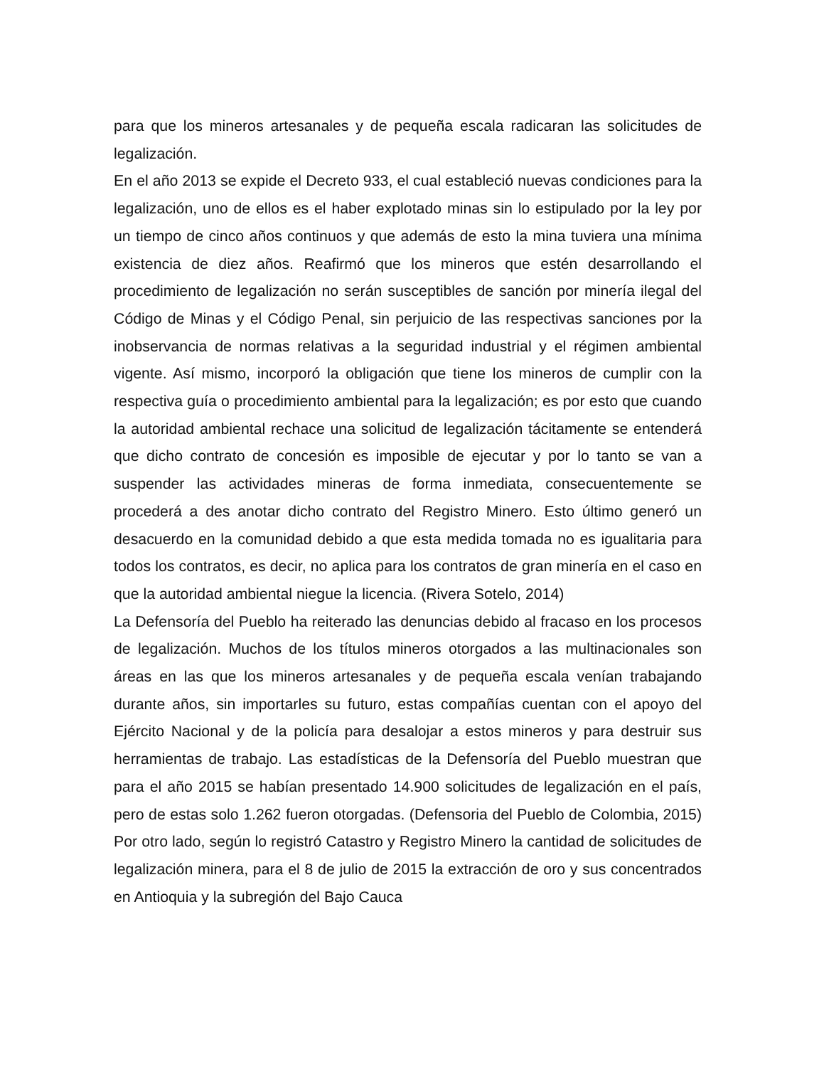para que los mineros artesanales y de pequeña escala radicaran las solicitudes de legalización.
En el año 2013 se expide el Decreto 933, el cual estableció nuevas condiciones para la legalización, uno de ellos es el haber explotado minas sin lo estipulado por la ley por un tiempo de cinco años continuos y que además de esto la mina tuviera una mínima existencia de diez años. Reafirmó que los mineros que estén desarrollando el procedimiento de legalización no serán susceptibles de sanción por minería ilegal del Código de Minas y el Código Penal, sin perjuicio de las respectivas sanciones por la inobservancia de normas relativas a la seguridad industrial y el régimen ambiental vigente. Así mismo, incorporó la obligación que tiene los mineros de cumplir con la respectiva guía o procedimiento ambiental para la legalización; es por esto que cuando la autoridad ambiental rechace una solicitud de legalización tácitamente se entenderá que dicho contrato de concesión es imposible de ejecutar y por lo tanto se van a suspender las actividades mineras de forma inmediata, consecuentemente se procederá a des anotar dicho contrato del Registro Minero. Esto último generó un desacuerdo en la comunidad debido a que esta medida tomada no es igualitaria para todos los contratos, es decir, no aplica para los contratos de gran minería en el caso en que la autoridad ambiental niegue la licencia. (Rivera Sotelo, 2014)
La Defensoría del Pueblo ha reiterado las denuncias debido al fracaso en los procesos de legalización. Muchos de los títulos mineros otorgados a las multinacionales son áreas en las que los mineros artesanales y de pequeña escala venían trabajando durante años, sin importarles su futuro, estas compañías cuentan con el apoyo del Ejército Nacional y de la policía para desalojar a estos mineros y para destruir sus herramientas de trabajo. Las estadísticas de la Defensoría del Pueblo muestran que para el año 2015 se habían presentado 14.900 solicitudes de legalización en el país, pero de estas solo 1.262 fueron otorgadas. (Defensoria del Pueblo de Colombia, 2015) Por otro lado, según lo registró Catastro y Registro Minero la cantidad de solicitudes de legalización minera, para el 8 de julio de 2015 la extracción de oro y sus concentrados en Antioquia y la subregión del Bajo Cauca